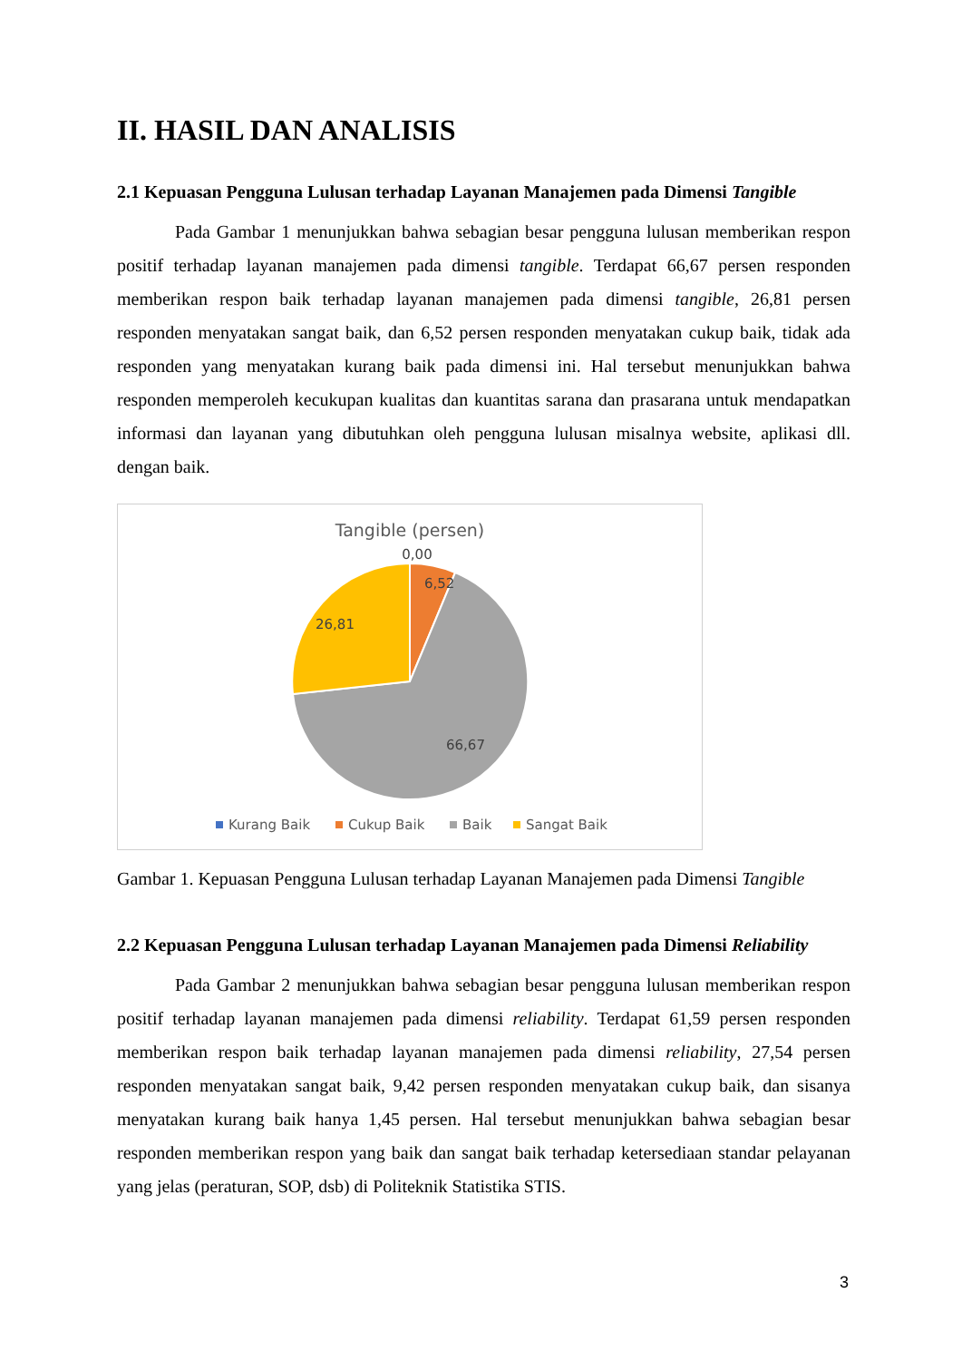II. HASIL DAN ANALISIS
2.1 Kepuasan Pengguna Lulusan terhadap Layanan Manajemen pada Dimensi Tangible
Pada Gambar 1 menunjukkan bahwa sebagian besar pengguna lulusan memberikan respon positif terhadap layanan manajemen pada dimensi tangible. Terdapat 66,67 persen responden memberikan respon baik terhadap layanan manajemen pada dimensi tangible, 26,81 persen responden menyatakan sangat baik, dan 6,52 persen responden menyatakan cukup baik, tidak ada responden yang menyatakan kurang baik pada dimensi ini. Hal tersebut menunjukkan bahwa responden memperoleh kecukupan kualitas dan kuantitas sarana dan prasarana untuk mendapatkan informasi dan layanan yang dibutuhkan oleh pengguna lulusan misalnya website, aplikasi dll. dengan baik.
Tangible (persen)
0,00
6,52
26,81
66,67
Kurang Baik
Cukup Baik
Baik
Sangat Baik
Gambar 1. Kepuasan Pengguna Lulusan terhadap Layanan Manajemen pada Dimensi Tangible
2.2 Kepuasan Pengguna Lulusan terhadap Layanan Manajemen pada Dimensi Reliability
Pada Gambar 2 menunjukkan bahwa sebagian besar pengguna lulusan memberikan respon positif terhadap layanan manajemen pada dimensi reliability. Terdapat 61,59 persen responden memberikan respon baik terhadap layanan manajemen pada dimensi reliability, 27,54 persen responden menyatakan sangat baik, 9,42 persen responden menyatakan cukup baik, dan sisanya menyatakan kurang baik hanya 1,45 persen. Hal tersebut menunjukkan bahwa sebagian besar responden memberikan respon yang baik dan sangat baik terhadap ketersediaan standar pelayanan yang jelas (peraturan, SOP, dsb) di Politeknik Statistika STIS.
3